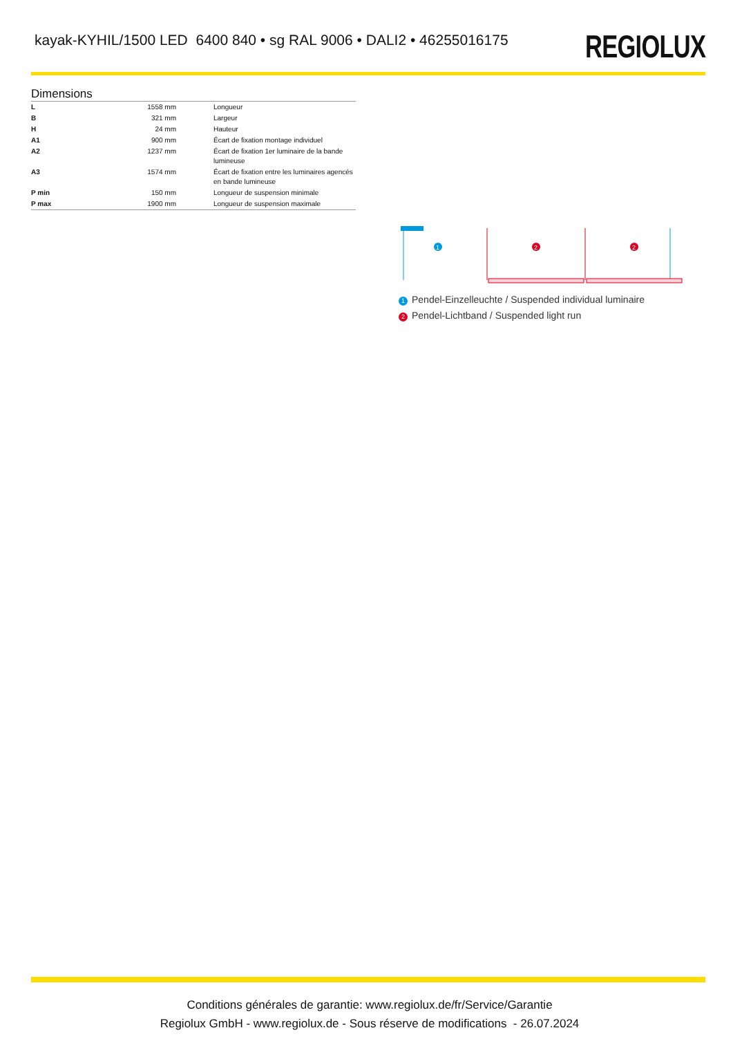kayak-KYHIL/1500 LED 6400 840 • sg RAL 9006 • DALI2 • 46255016175
REGIOLUX
Dimensions
| L | 1558 mm | Longueur |
| B | 321 mm | Largeur |
| H | 24 mm | Hauteur |
| A1 | 900 mm | Écart de fixation montage individuel |
| A2 | 1237 mm | Écart de fixation 1er luminaire de la bande lumineuse |
| A3 | 1574 mm | Écart de fixation entre les luminaires agencés en bande lumineuse |
| P min | 150 mm | Longueur de suspension minimale |
| P max | 1900 mm | Longueur de suspension maximale |
1
2
2
1 Pendel-Einzelleuchte / Suspended individual luminaire
2 Pendel-Lichtband / Suspended light run
Conditions générales de garantie: www.regiolux.de/fr/Service/Garantie
Regiolux GmbH - www.regiolux.de - Sous réserve de modifications - 26.07.2024